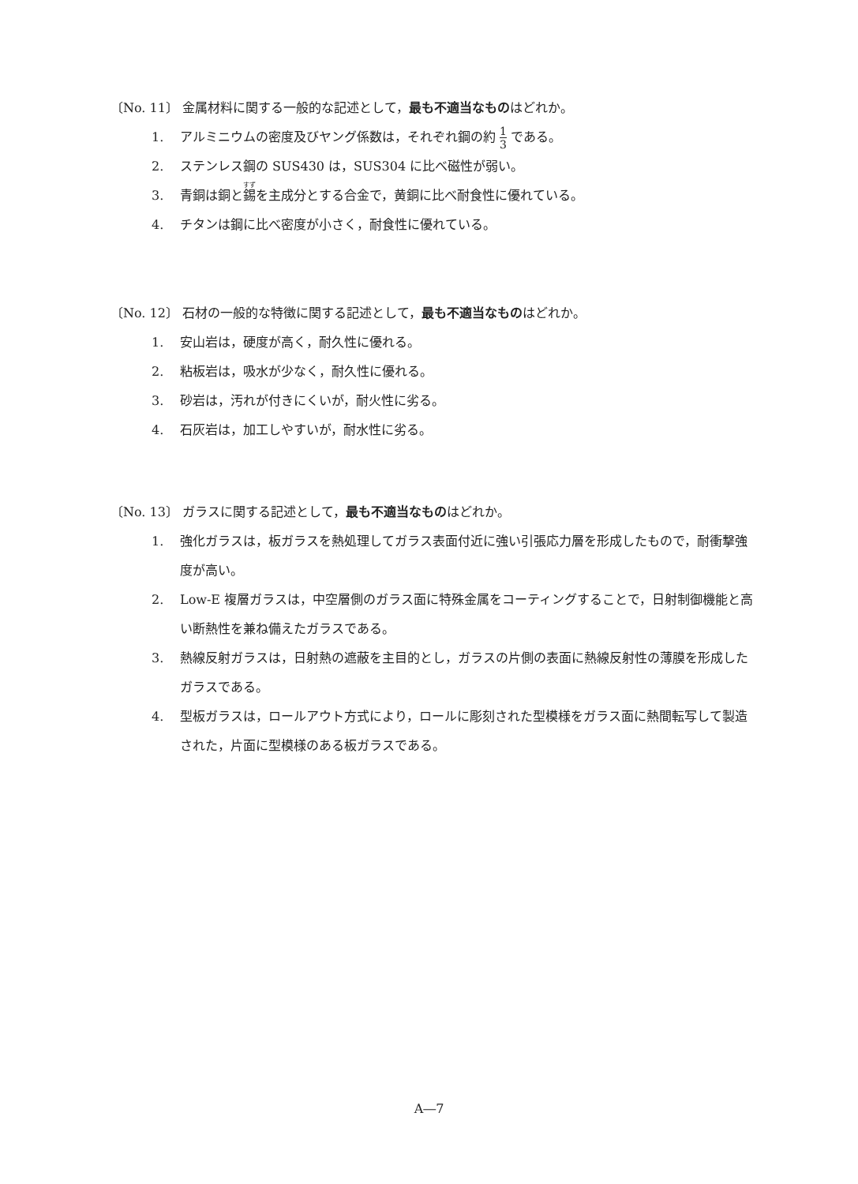〔No. 11〕 金属材料に関する一般的な記述として，最も不適当なものはどれか。
1. アルミニウムの密度及びヤング係数は，それぞれ鋼の約 1 3 である。
2. ステンレス鋼の SUS430 は，SUS304 に比べ磁性が弱い。
3. 青銅は銅と錫を主成分とする合金で，黄銅に比べ耐食性に優れている。
4. チタンは鋼に比べ密度が小さく，耐食性に優れている。
〔No. 12〕 石材の一般的な特徴に関する記述として，最も不適当なものはどれか。
1. 安山岩は，硬度が高く，耐久性に優れる。
2. 粘板岩は，吸水が少なく，耐久性に優れる。
3. 砂岩は，汚れが付きにくいが，耐火性に劣る。
4. 石灰岩は，加工しやすいが，耐水性に劣る。
〔No. 13〕 ガラスに関する記述として，最も不適当なものはどれか。
1. 強化ガラスは，板ガラスを熱処理してガラス表面付近に強い引張応力層を形成したもので，耐衝撃強度が高い。
2. Low-E 複層ガラスは，中空層側のガラス面に特殊金属をコーティングすることで，日射制御機能と高い断熱性を兼ね備えたガラスである。
3. 熱線反射ガラスは，日射熱の遮蔽を主目的とし，ガラスの片側の表面に熱線反射性の薄膜を形成したガラスである。
4. 型板ガラスは，ロールアウト方式により，ロールに彫刻された型模様をガラス面に熱間転写して製造された，片面に型模様のある板ガラスである。
A―7